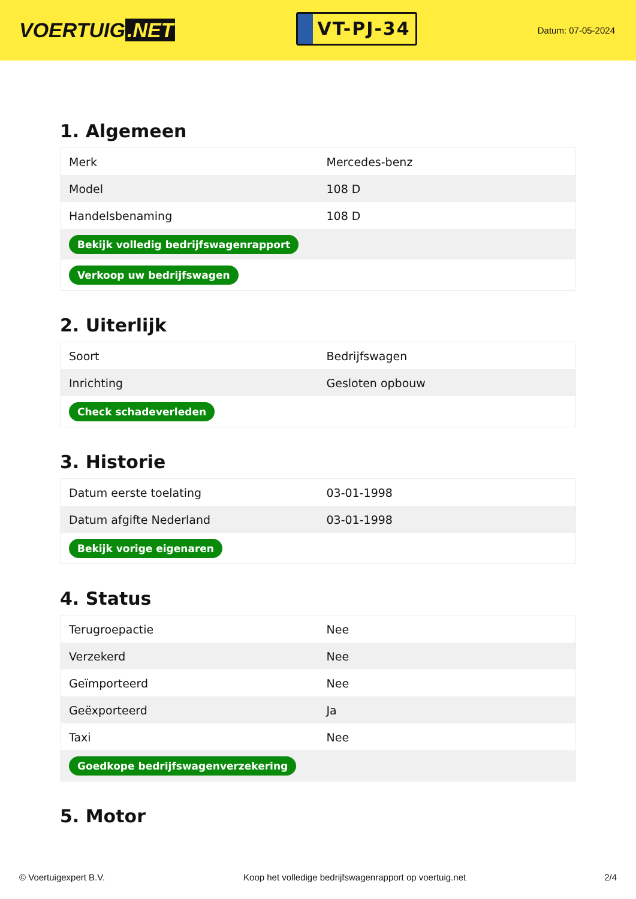VOERTUIG.NET
VT-PJ-34
Datum: 07-05-2024
1. Algemeen
| Merk | Mercedes-benz |
| Model | 108 D |
| Handelsbenaming | 108 D |
| Bekijk volledig bedrijfswagenrapport | |
| Verkoop uw bedrijfswagen | |
2. Uiterlijk
| Soort | Bedrijfswagen |
| Inrichting | Gesloten opbouw |
| Check schadeverleden | |
3. Historie
| Datum eerste toelating | 03-01-1998 |
| Datum afgifte Nederland | 03-01-1998 |
| Bekijk vorige eigenaren | |
4. Status
| Terugroepactie | Nee |
| Verzekerd | Nee |
| Geïmporteerd | Nee |
| Geëxporteerd | Ja |
| Taxi | Nee |
| Goedkope bedrijfswagenverzekering | |
5. Motor
© Voertuigexpert B.V. Koop het volledige bedrijfswagenrapport op voertuig.net 2/4